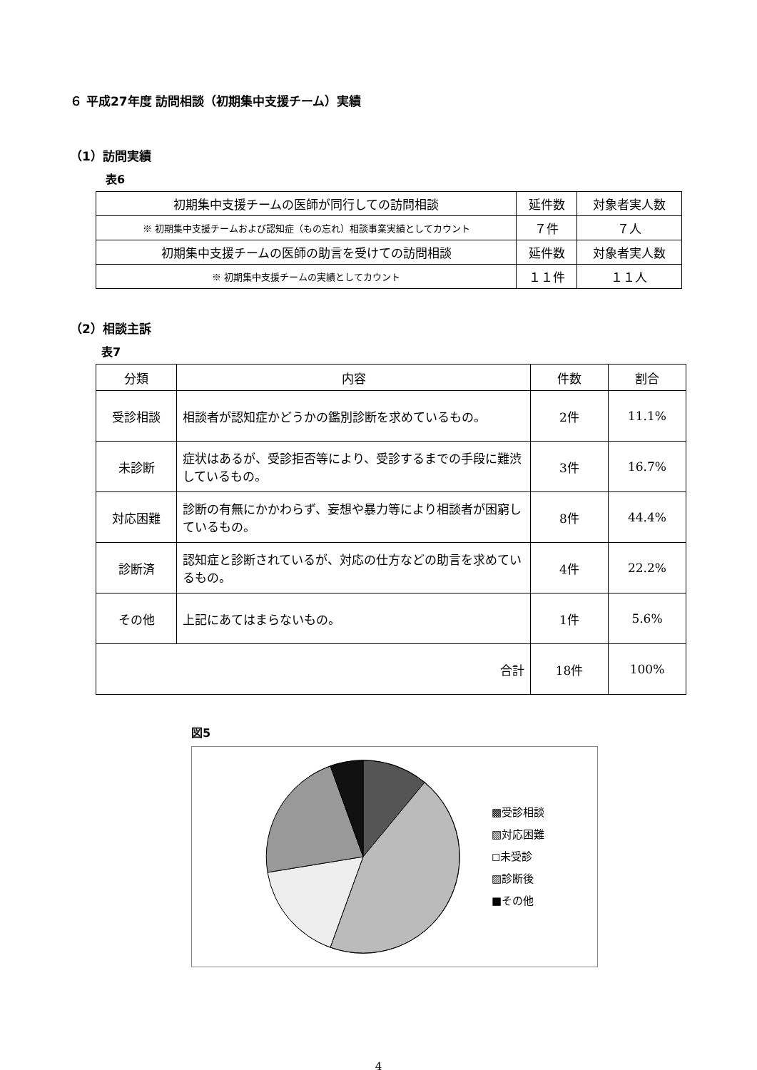６ 平成27年度 訪問相談（初期集中支援チーム）実績
（1）訪問実績
表6
| 初期集中支援チームの医師が同行しての訪問相談 | 延件数 | 対象者実人数 |
| ※ 初期集中支援チームおよび認知症（もの忘れ）相談事業実績としてカウント | ７件 | ７人 |
| 初期集中支援チームの医師の助言を受けての訪問相談 | 延件数 | 対象者実人数 |
| ※ 初期集中支援チームの実績としてカウント | １１件 | １１人 |
（2）相談主訴
表7
| 分類 | 内容 | 件数 | 割合 |
| --- | --- | --- | --- |
| 受診相談 | 相談者が認知症かどうかの鑑別診断を求めているもの。 | 2件 | 11.1% |
| 未診断 | 症状はあるが、受診拒否等により、受診するまでの手段に難渋しているもの。 | 3件 | 16.7% |
| 対応困難 | 診断の有無にかかわらず、妄想や暴力等により相談者が困窮しているもの。 | 8件 | 44.4% |
| 診断済 | 認知症と診断されているが、対応の仕方などの助言を求めているもの。 | 4件 | 22.2% |
| その他 | 上記にあてはまらないもの。 | 1件 | 5.6% |
| 合計 | | 18件 | 100% |
図5
▩受診相談
▧対応困難
◻未受診
▨診断後
■その他
4